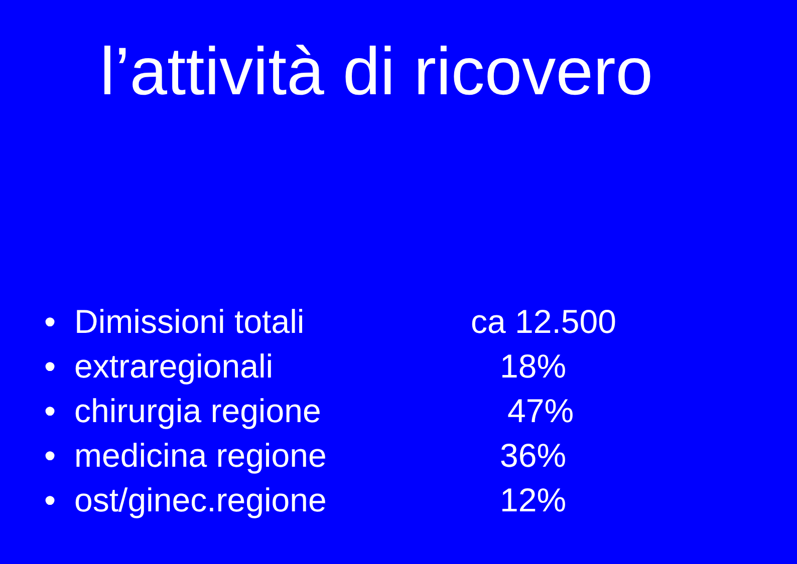l’attività di ricovero
• Dimissioni totali ca 12.500
• extraregionali 18%
• chirurgia regione 47%
• medicina regione 36%
• ost/ginec.regione 12%